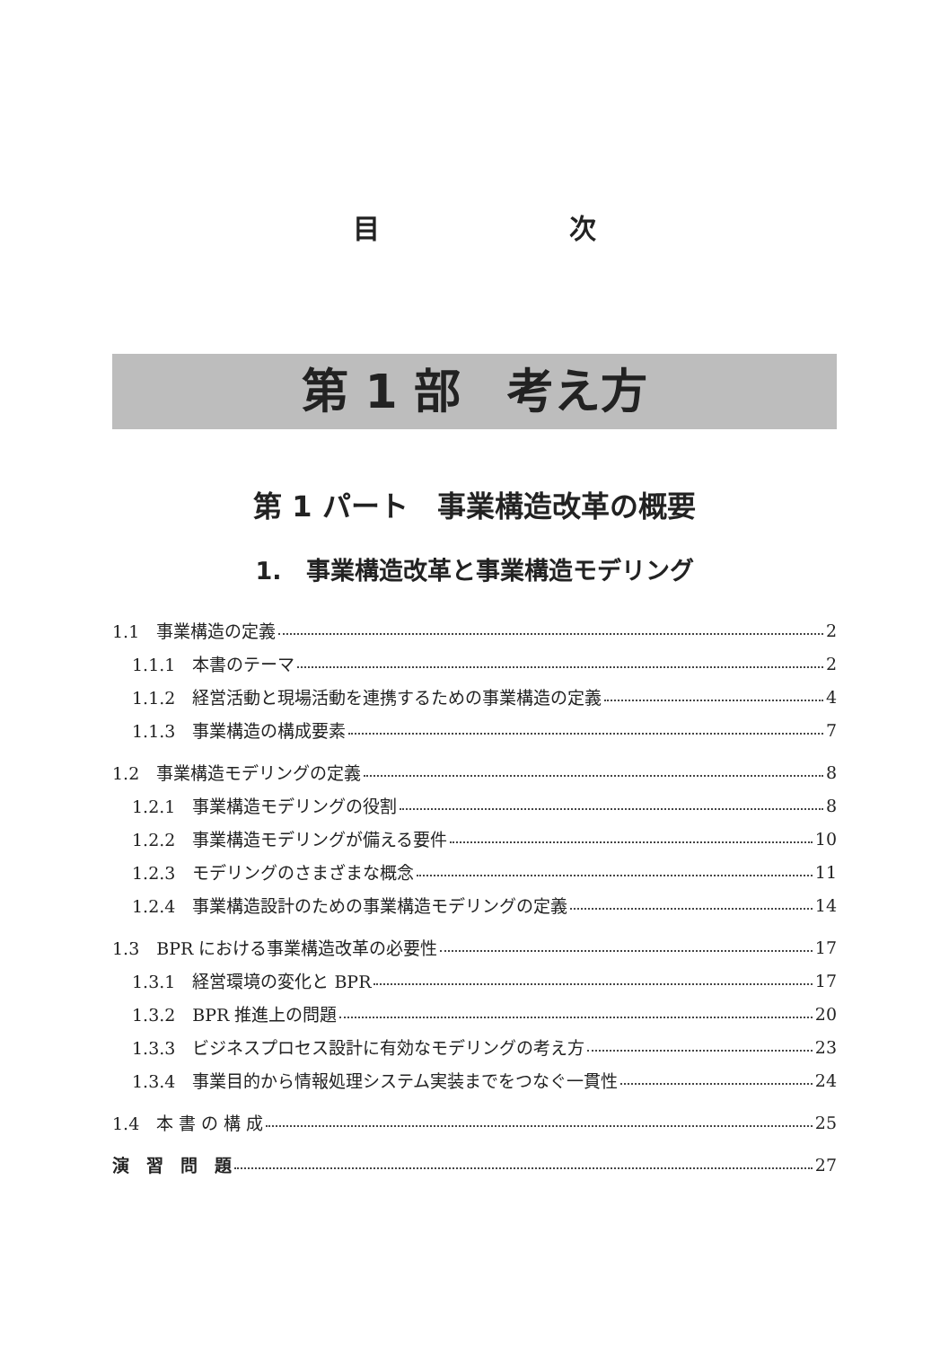目 次
第 1 部　考え方
第 1 パート　事業構造改革の概要
1.　事業構造改革と事業構造モデリング
1.1　事業構造の定義 2
1.1.1　本書のテーマ 2
1.1.2　経営活動と現場活動を連携するための事業構造の定義 4
1.1.3　事業構造の構成要素 7
1.2　事業構造モデリングの定義 8
1.2.1　事業構造モデリングの役割 8
1.2.2　事業構造モデリングが備える要件 10
1.2.3　モデリングのさまざまな概念 11
1.2.4　事業構造設計のための事業構造モデリングの定義 14
1.3　BPR における事業構造改革の必要性 17
1.3.1　経営環境の変化と BPR 17
1.3.2　BPR 推進上の問題 20
1.3.3　ビジネスプロセス設計に有効なモデリングの考え方 23
1.3.4　事業目的から情報処理システム実装までをつなぐ一貫性 24
1.4　本 書 の 構 成 25
演　習　問　題 27